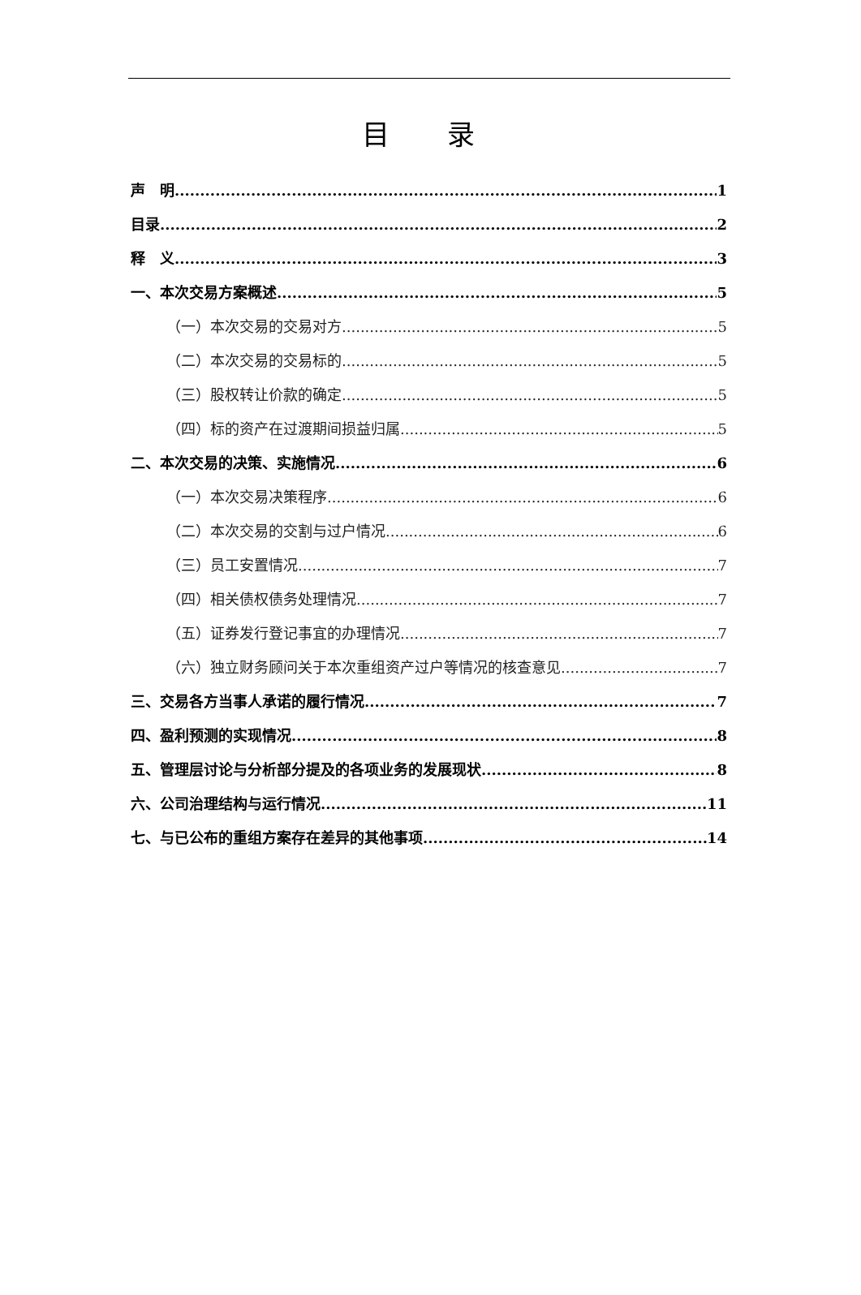目 录
声　明 1
目录 2
释　义 3
一、本次交易方案概述 5
（一）本次交易的交易对方 5
（二）本次交易的交易标的 5
（三）股权转让价款的确定 5
（四）标的资产在过渡期间损益归属 5
二、本次交易的决策、实施情况 6
（一）本次交易决策程序 6
（二）本次交易的交割与过户情况 6
（三）员工安置情况 7
（四）相关债权债务处理情况 7
（五）证券发行登记事宜的办理情况 7
（六）独立财务顾问关于本次重组资产过户等情况的核查意见 7
三、交易各方当事人承诺的履行情况 7
四、盈利预测的实现情况 8
五、管理层讨论与分析部分提及的各项业务的发展现状 8
六、公司治理结构与运行情况 11
七、与已公布的重组方案存在差异的其他事项 14